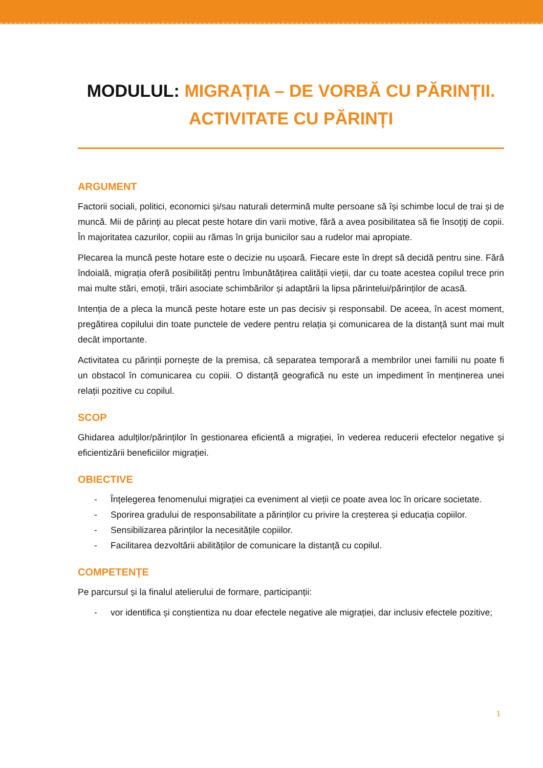MODULUL: MIGRAȚIA – DE VORBĂ CU PĂRINȚII.
ACTIVITATE CU PĂRINȚI
ARGUMENT
Factorii sociali, politici, economici și/sau naturali determină multe persoane să își schimbe locul de trai și de muncă. Mii de părinţi au plecat peste hotare din varii motive, fără a avea posibilitatea să fie însoţiţi de copii. În majoritatea cazurilor, copiii au rămas în grija bunicilor sau a rudelor mai apropiate.
Plecarea la muncă peste hotare este o decizie nu ușoară. Fiecare este în drept să decidă pentru sine. Fără îndoială, migrația oferă posibilități pentru îmbunătățirea calității vieții, dar cu toate acestea copilul trece prin mai multe stări, emoții, trăiri asociate schimbărilor și adaptării la lipsa părintelui/părinților de acasă.
Intenția de a pleca la muncă peste hotare este un pas decisiv și responsabil. De aceea, în acest moment, pregătirea copilului din toate punctele de vedere pentru relația și comunicarea de la distanță sunt mai mult decât importante.
Activitatea cu părinții pornește de la premisa, că separatea temporară a membrilor unei familii nu poate fi un obstacol în comunicarea cu copiii. O distanță geografică nu este un impediment în menținerea unei relații pozitive cu copilul.
SCOP
Ghidarea adulților/părinților în gestionarea eficientă a migrației, în vederea reducerii efectelor negative și eficientizării beneficiilor migrației.
OBIECTIVE
- Înțelegerea fenomenului migrației ca eveniment al vieții ce poate avea loc în oricare societate.
- Sporirea gradului de responsabilitate a părinților cu privire la creșterea și educația copiilor.
- Sensibilizarea părinților la necesitățile copiilor.
- Facilitarea dezvoltării abilităților de comunicare la distanță cu copilul.
COMPETENȚE
Pe parcursul și la finalul atelierului de formare, participanții:
- vor identifica și conștientiza nu doar efectele negative ale migrației, dar inclusiv efectele pozitive;
1